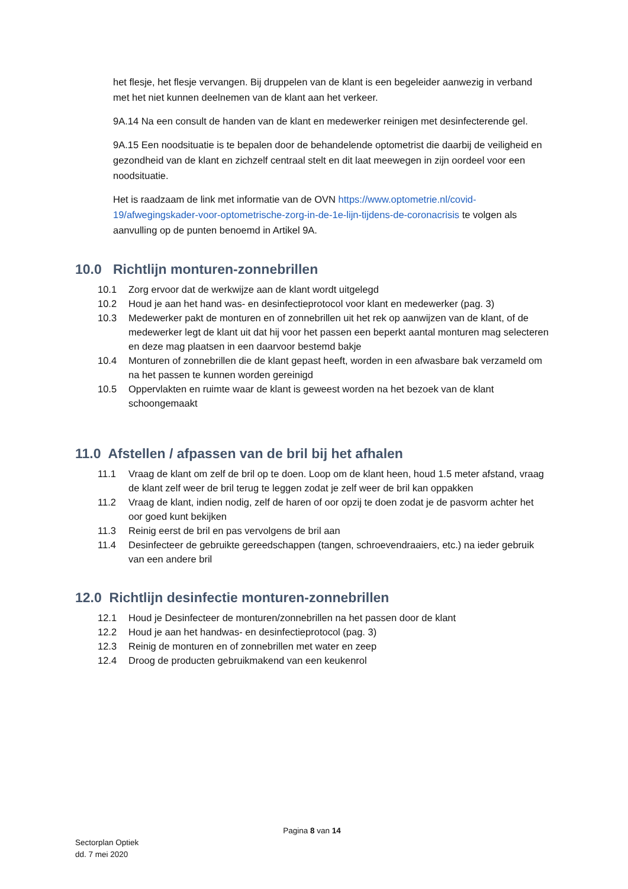het flesje, het flesje vervangen. Bij druppelen van de klant is een begeleider aanwezig in verband met het niet kunnen deelnemen van de klant aan het verkeer.
9A.14 Na een consult de handen van de klant en medewerker reinigen met desinfecterende gel.
9A.15 Een noodsituatie is te bepalen door de behandelende optometrist die daarbij de veiligheid en gezondheid van de klant en zichzelf centraal stelt en dit laat meewegen in zijn oordeel voor een noodsituatie.
Het is raadzaam de link met informatie van de OVN https://www.optometrie.nl/covid-19/afwegingskader-voor-optometrische-zorg-in-de-1e-lijn-tijdens-de-coronacrisis te volgen als aanvulling op de punten benoemd in Artikel 9A.
10.0 Richtlijn monturen-zonnebrillen
10.1 Zorg ervoor dat de werkwijze aan de klant wordt uitgelegd
10.2 Houd je aan het hand was- en desinfectieprotocol voor klant en medewerker (pag. 3)
10.3 Medewerker pakt de monturen en of zonnebrillen uit het rek op aanwijzen van de klant, of de medewerker legt de klant uit dat hij voor het passen een beperkt aantal monturen mag selecteren en deze mag plaatsen in een daarvoor bestemd bakje
10.4 Monturen of zonnebrillen die de klant gepast heeft, worden in een afwasbare bak verzameld om na het passen te kunnen worden gereinigd
10.5 Oppervlakten en ruimte waar de klant is geweest worden na het bezoek van de klant schoongemaakt
11.0 Afstellen / afpassen van de bril bij het afhalen
11.1 Vraag de klant om zelf de bril op te doen. Loop om de klant heen, houd 1.5 meter afstand, vraag de klant zelf weer de bril terug te leggen zodat je zelf weer de bril kan oppakken
11.2 Vraag de klant, indien nodig, zelf de haren of oor opzij te doen zodat je de pasvorm achter het oor goed kunt bekijken
11.3 Reinig eerst de bril en pas vervolgens de bril aan
11.4 Desinfecteer de gebruikte gereedschappen (tangen, schroevendraaiers, etc.) na ieder gebruik van een andere bril
12.0 Richtlijn desinfectie monturen-zonnebrillen
12.1 Houd je Desinfecteer de monturen/zonnebrillen na het passen door de klant
12.2 Houd je aan het handwas- en desinfectieprotocol (pag. 3)
12.3 Reinig de monturen en of zonnebrillen met water en zeep
12.4 Droog de producten gebruikmakend van een keukenrol
Pagina 8 van 14
Sectorplan Optiek
dd. 7 mei 2020